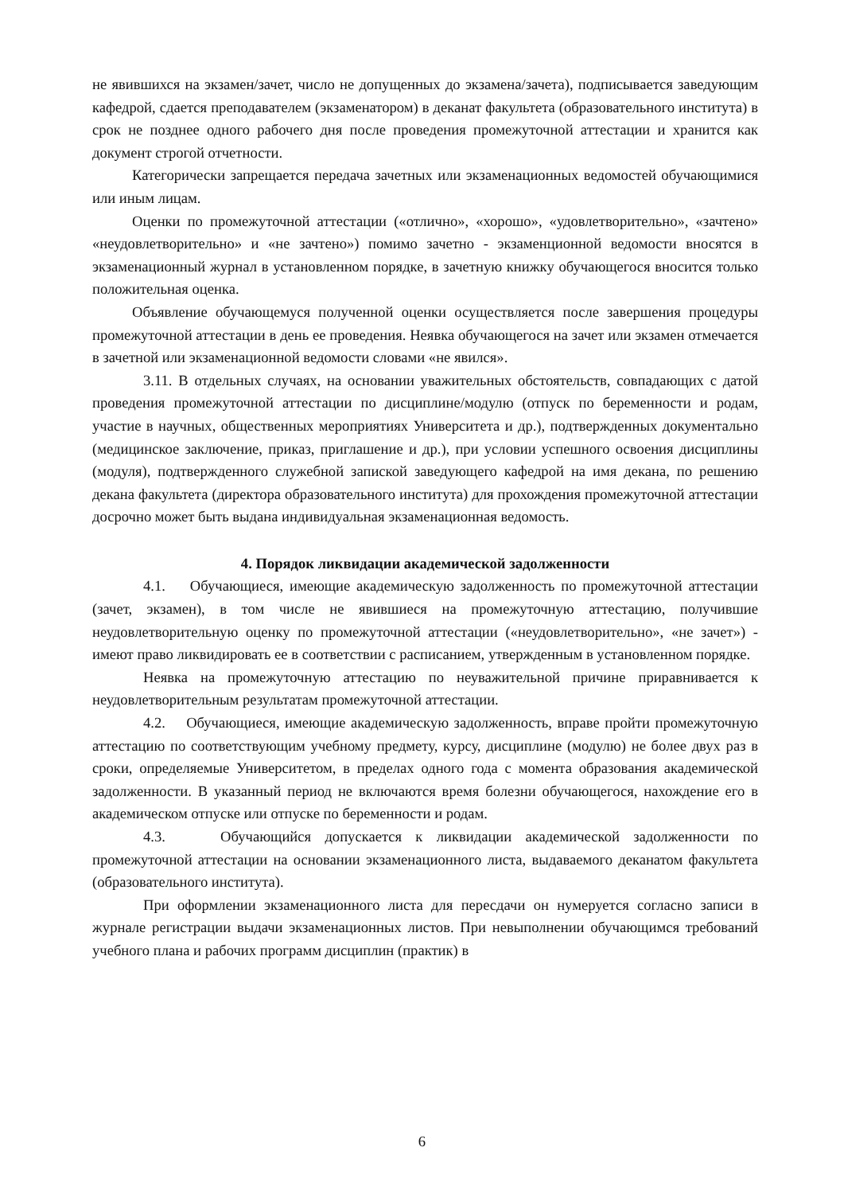не явившихся на экзамен/зачет, число не допущенных до экзамена/зачета), подписывается заведующим кафедрой, сдается преподавателем (экзаменатором) в деканат факультета (образовательного института) в срок не позднее одного рабочего дня после проведения промежуточной аттестации и хранится как документ строгой отчетности.
Категорически запрещается передача зачетных или экзаменационных ведомостей обучающимися или иным лицам.
Оценки по промежуточной аттестации («отлично», «хорошо», «удовлетворительно», «зачтено» «неудовлетворительно» и «не зачтено») помимо зачетно - экзаменционной ведомости вносятся в экзаменационный журнал в установленном порядке, в зачетную книжку обучающегося вносится только положительная оценка.
Объявление обучающемуся полученной оценки осуществляется после завершения процедуры промежуточной аттестации в день ее проведения. Неявка обучающегося на зачет или экзамен отмечается в зачетной или экзаменационной ведомости словами «не явился».
3.11. В отдельных случаях, на основании уважительных обстоятельств, совпадающих с датой проведения промежуточной аттестации по дисциплине/модулю (отпуск по беременности и родам, участие в научных, общественных мероприятиях Университета и др.), подтвержденных документально (медицинское заключение, приказ, приглашение и др.), при условии успешного освоения дисциплины (модуля), подтвержденного служебной запиской заведующего кафедрой на имя декана, по решению декана факультета (директора образовательного института) для прохождения промежуточной аттестации досрочно может быть выдана индивидуальная экзаменационная ведомость.
4. Порядок ликвидации академической задолженности
4.1. Обучающиеся, имеющие академическую задолженность по промежуточной аттестации (зачет, экзамен), в том числе не явившиеся на промежуточную аттестацию, получившие неудовлетворительную оценку по промежуточной аттестации («неудовлетворительно», «не зачет») - имеют право ликвидировать ее в соответствии с расписанием, утвержденным в установленном порядке.
Неявка на промежуточную аттестацию по неуважительной причине приравнивается к неудовлетворительным результатам промежуточной аттестации.
4.2. Обучающиеся, имеющие академическую задолженность, вправе пройти промежуточную аттестацию по соответствующим учебному предмету, курсу, дисциплине (модулю) не более двух раз в сроки, определяемые Университетом, в пределах одного года с момента образования академической задолженности. В указанный период не включаются время болезни обучающегося, нахождение его в академическом отпуске или отпуске по беременности и родам.
4.3. Обучающийся допускается к ликвидации академической задолженности по промежуточной аттестации на основании экзаменационного листа, выдаваемого деканатом факультета (образовательного института).
При оформлении экзаменационного листа для пересдачи он нумеруется согласно записи в журнале регистрации выдачи экзаменационных листов. При невыполнении обучающимся требований учебного плана и рабочих программ дисциплин (практик) в
6